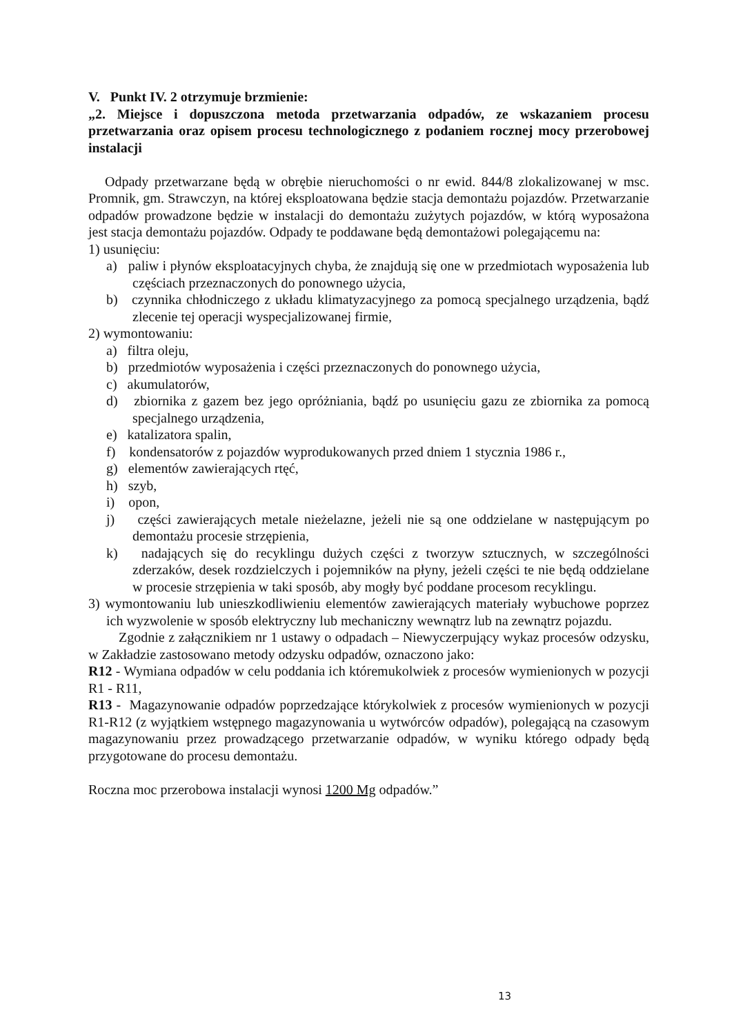V. Punkt IV. 2 otrzymuje brzmienie:
„2. Miejsce i dopuszczona metoda przetwarzania odpadów, ze wskazaniem procesu przetwarzania oraz opisem procesu technologicznego z podaniem rocznej mocy przerobowej instalacji
Odpady przetwarzane będą w obrębie nieruchomości o nr ewid. 844/8 zlokalizowanej w msc. Promnik, gm. Strawczyn, na której eksploatowana będzie stacja demontażu pojazdów. Przetwarzanie odpadów prowadzone będzie w instalacji do demontażu zużytych pojazdów, w którą wyposażona jest stacja demontażu pojazdów. Odpady te poddawane będą demontażowi polegającemu na:
1) usunięciu:
a) paliw i płynów eksploatacyjnych chyba, że znajdują się one w przedmiotach wyposażenia lub częściach przeznaczonych do ponownego użycia,
b) czynnika chłodniczego z układu klimatyzacyjnego za pomocą specjalnego urządzenia, bądź zlecenie tej operacji wyspecjalizowanej firmie,
2) wymontowaniu:
a) filtra oleju,
b) przedmiotów wyposażenia i części przeznaczonych do ponownego użycia,
c) akumulatorów,
d) zbiornika z gazem bez jego opróżniania, bądź po usunięciu gazu ze zbiornika za pomocą specjalnego urządzenia,
e) katalizatora spalin,
f) kondensatorów z pojazdów wyprodukowanych przed dniem 1 stycznia 1986 r.,
g) elementów zawierających rtęć,
h) szyb,
i) opon,
j) części zawierających metale nieżelazne, jeżeli nie są one oddzielane w następującym po demontażu procesie strzępienia,
k) nadających się do recyklingu dużych części z tworzyw sztucznych, w szczególności zderzaków, desek rozdzielczych i pojemników na płyny, jeżeli części te nie będą oddzielane w procesie strzępienia w taki sposób, aby mogły być poddane procesom recyklingu.
3) wymontowaniu lub unieszkodliwieniu elementów zawierających materiały wybuchowe poprzez ich wyzwolenie w sposób elektryczny lub mechaniczny wewnątrz lub na zewnątrz pojazdu.
Zgodnie z załącznikiem nr 1 ustawy o odpadach – Niewyczerpujący wykaz procesów odzysku, w Zakładzie zastosowano metody odzysku odpadów, oznaczono jako:
R12 - Wymiana odpadów w celu poddania ich któremukolwiek z procesów wymienionych w pozycji R1 - R11,
R13 - Magazynowanie odpadów poprzedzające którykolwiek z procesów wymienionych w pozycji R1-R12 (z wyjątkiem wstępnego magazynowania u wytwórców odpadów), polegającą na czasowym magazynowaniu przez prowadzącego przetwarzanie odpadów, w wyniku którego odpady będą przygotowane do procesu demontażu.
Roczna moc przerobowa instalacji wynosi 1200 Mg odpadów.”
13